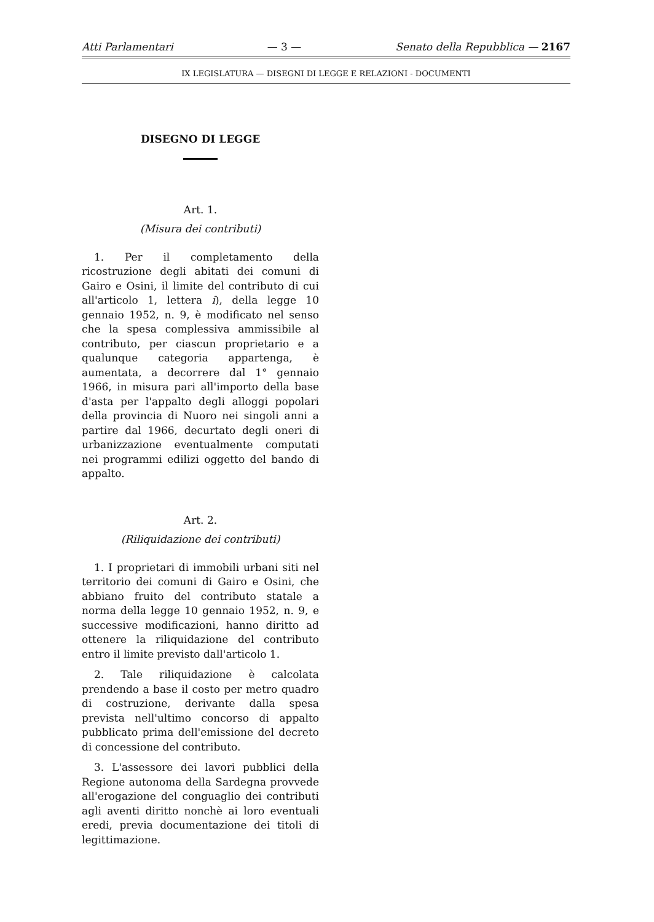Atti Parlamentari — 3 — Senato della Repubblica — 2167
IX LEGISLATURA — DISEGNI DI LEGGE E RELAZIONI - DOCUMENTI
DISEGNO DI LEGGE
Art. 1.
(Misura dei contributi)
1. Per il completamento della ricostruzione degli abitati dei comuni di Gairo e Osini, il limite del contributo di cui all'articolo 1, lettera i), della legge 10 gennaio 1952, n. 9, è modificato nel senso che la spesa complessiva ammissibile al contributo, per ciascun proprietario e a qualunque categoria appartenga, è aumentata, a decorrere dal 1° gennaio 1966, in misura pari all'importo della base d'asta per l'appalto degli alloggi popolari della provincia di Nuoro nei singoli anni a partire dal 1966, decurtato degli oneri di urbanizzazione eventualmente computati nei programmi edilizi oggetto del bando di appalto.
Art. 2.
(Riliquidazione dei contributi)
1. I proprietari di immobili urbani siti nel territorio dei comuni di Gairo e Osini, che abbiano fruito del contributo statale a norma della legge 10 gennaio 1952, n. 9, e successive modificazioni, hanno diritto ad ottenere la riliquidazione del contributo entro il limite previsto dall'articolo 1.
2. Tale riliquidazione è calcolata prendendo a base il costo per metro quadro di costruzione, derivante dalla spesa prevista nell'ultimo concorso di appalto pubblicato prima dell'emissione del decreto di concessione del contributo.
3. L'assessore dei lavori pubblici della Regione autonoma della Sardegna provvede all'erogazione del conguaglio dei contributi agli aventi diritto nonchè ai loro eventuali eredi, previa documentazione dei titoli di legittimazione.